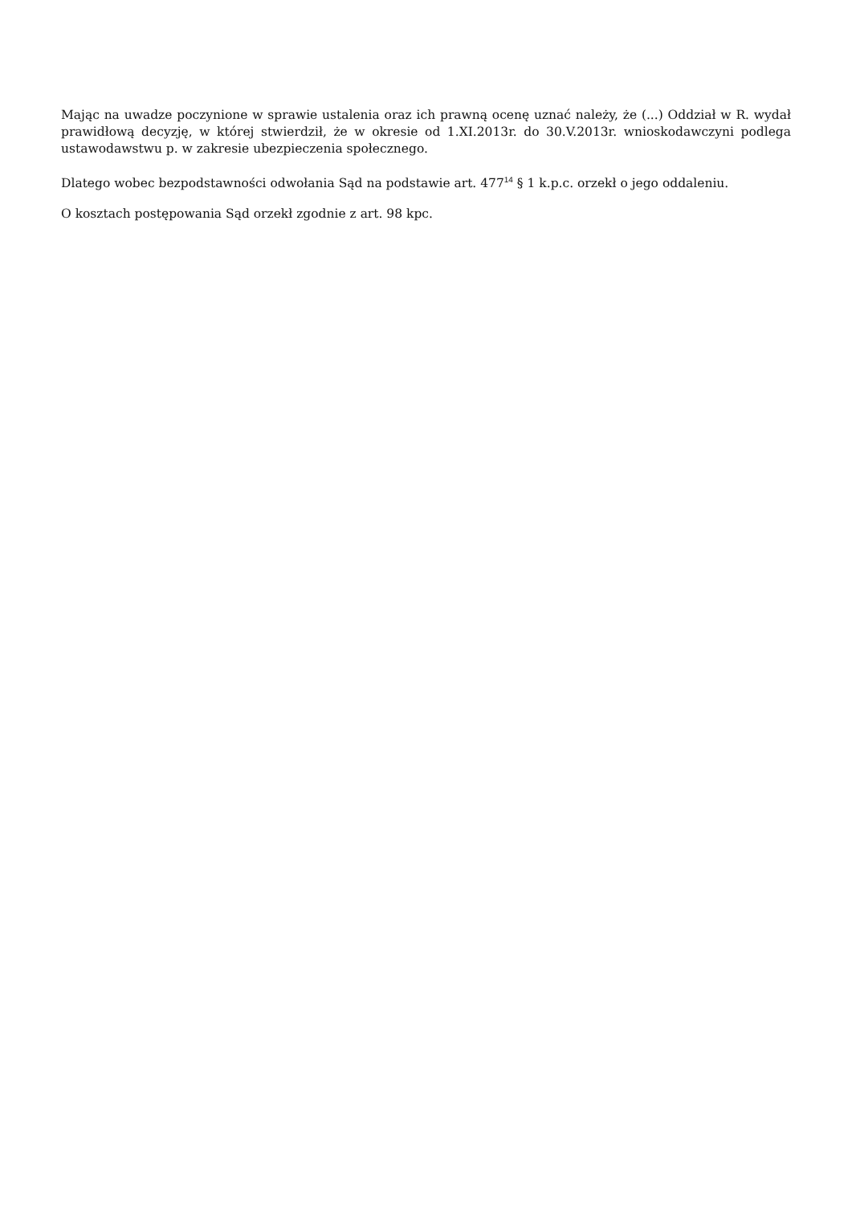Mając na uwadze poczynione w sprawie ustalenia oraz ich prawną ocenę uznać należy, że (...) Oddział w R. wydał prawidłową decyzję, w której stwierdził, że w okresie od 1.XI.2013r. do 30.V.2013r. wnioskodawczyni podlega ustawodawstwu p. w zakresie ubezpieczenia społecznego.
Dlatego wobec bezpodstawności odwołania Sąd na podstawie art. 477<sup>14</sup> § 1 k.p.c. orzekł o jego oddaleniu.
O kosztach postępowania Sąd orzekł zgodnie z art. 98 kpc.